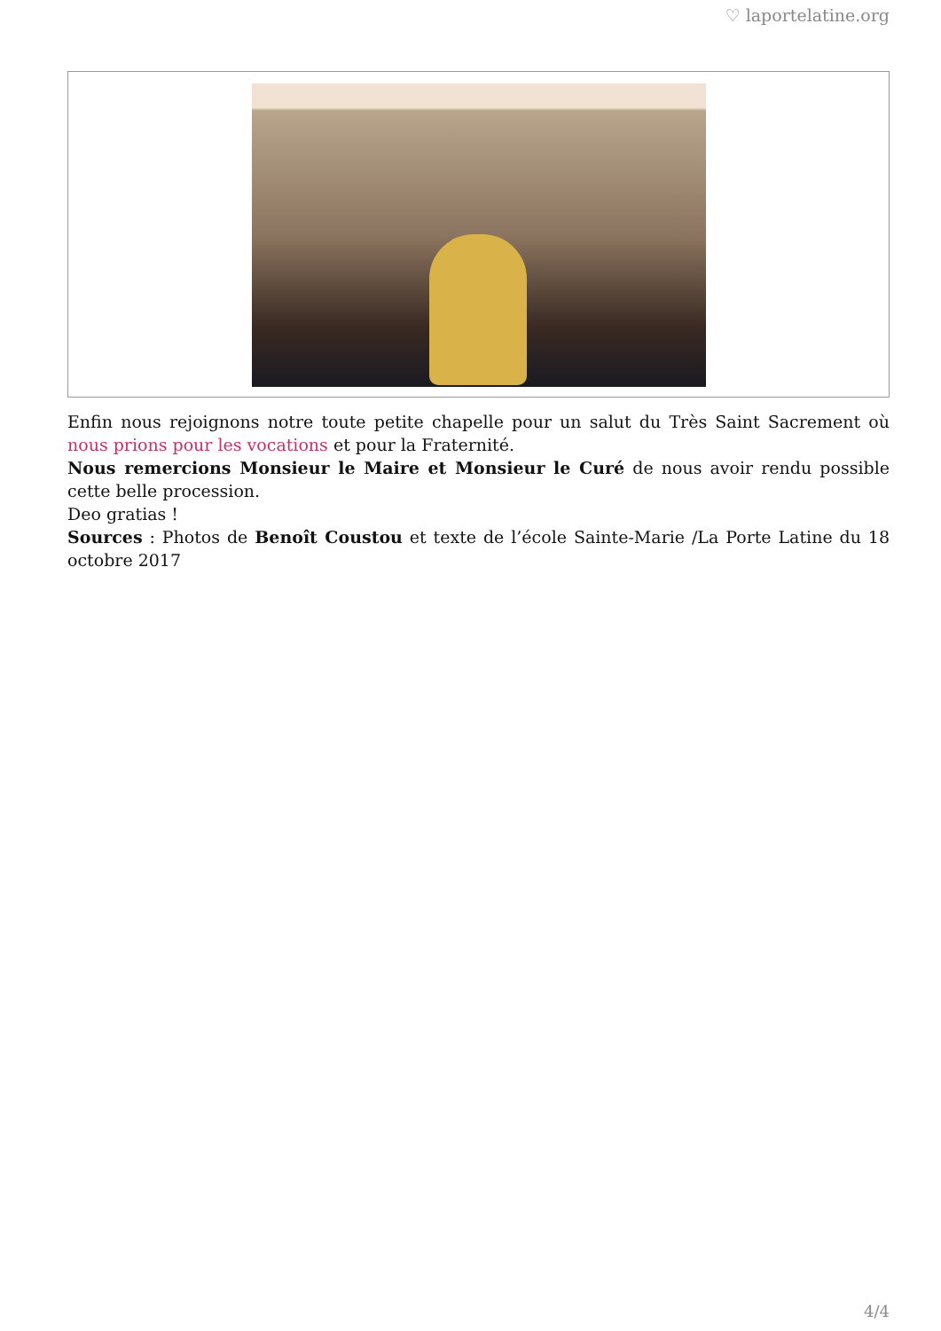♡ laportelatine.org
Enfin nous rejoignons notre toute petite chapelle pour un salut du Très Saint Sacrement où nous prions pour les vocations et pour la Fraternité.
Nous remercions Monsieur le Maire et Monsieur le Curé de nous avoir rendu possible cette belle procession.
Deo gratias !
Sources : Photos de Benoît Coustou et texte de l’école Sainte-Marie /La Porte Latine du 18 octobre 2017
4/4